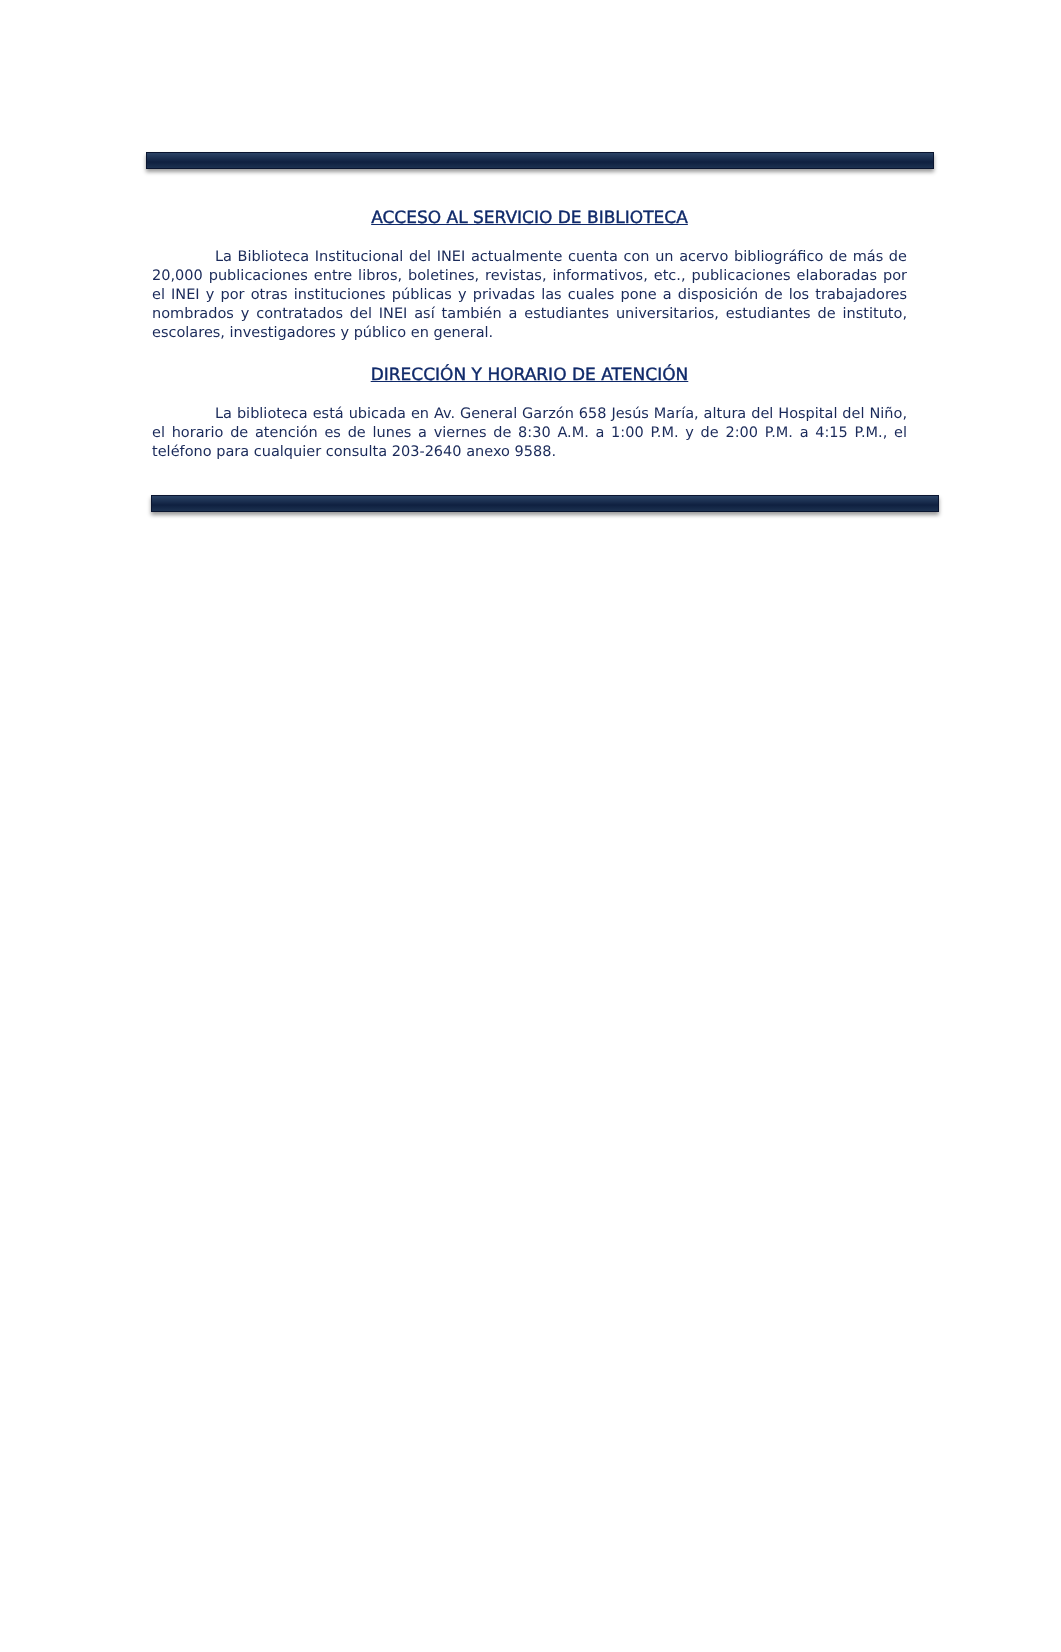ACCESO AL SERVICIO DE BIBLIOTECA
La Biblioteca Institucional del INEI actualmente cuenta con un acervo bibliográfico de más de 20,000 publicaciones entre libros, boletines, revistas, informativos, etc., publicaciones elaboradas por el INEI y por otras instituciones públicas y privadas las cuales pone a disposición de los trabajadores nombrados y contratados del INEI así también a estudiantes universitarios, estudiantes de instituto, escolares, investigadores y público en general.
DIRECCIÓN Y HORARIO DE ATENCIÓN
La biblioteca está ubicada en Av. General Garzón 658 Jesús María, altura del Hospital del Niño, el horario de atención es de lunes a viernes de 8:30 A.M. a 1:00 P.M. y de 2:00 P.M. a 4:15 P.M., el teléfono para cualquier consulta 203-2640 anexo 9588.